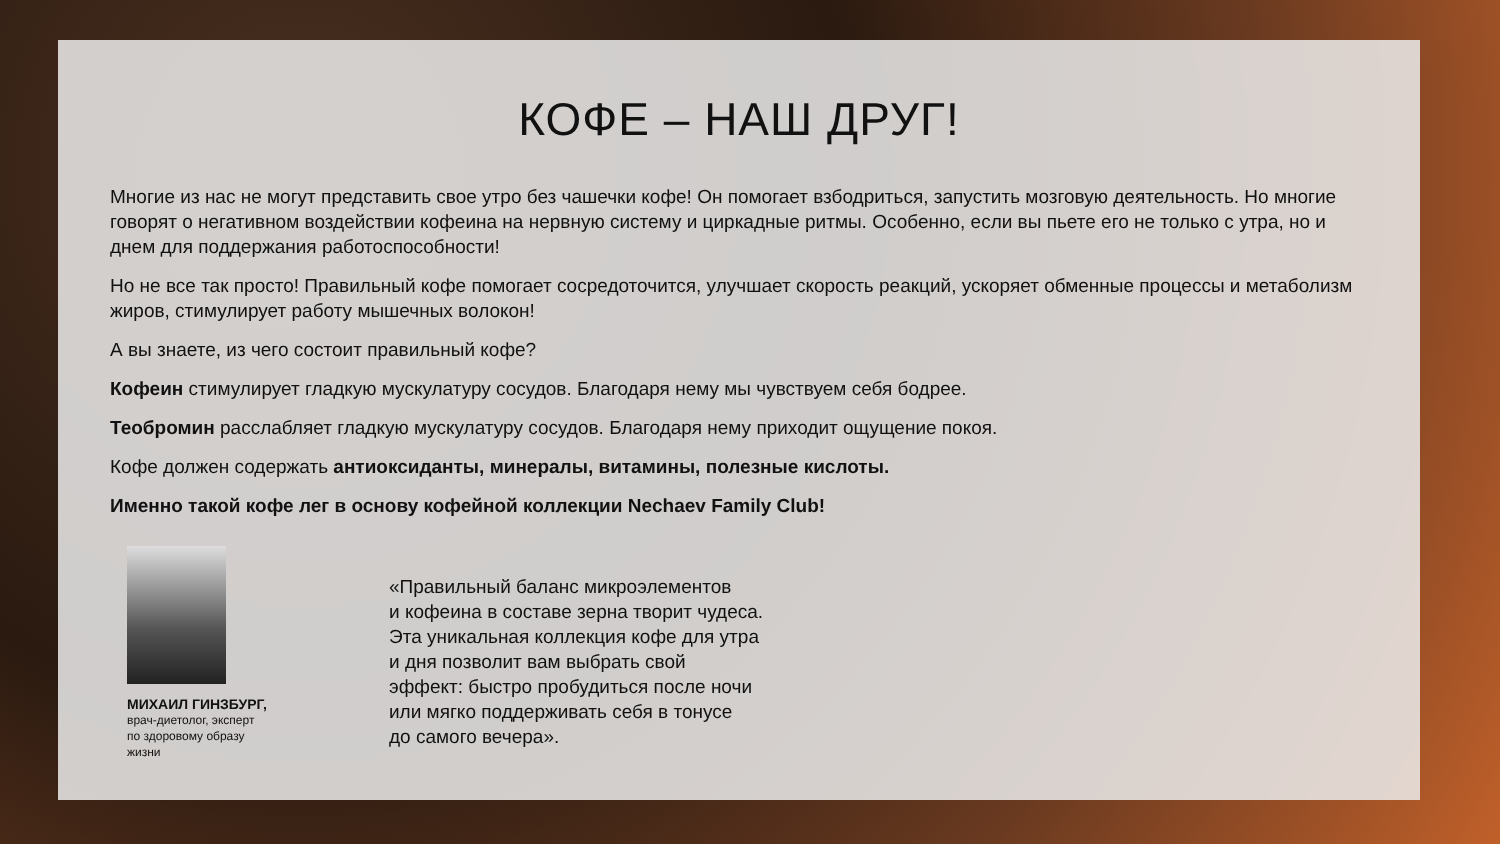КОФЕ – НАШ ДРУГ!
Многие из нас не могут представить свое утро без чашечки кофе! Он помогает взбодриться, запустить мозговую деятельность. Но многие говорят о негативном воздействии кофеина на нервную систему и циркадные ритмы. Особенно, если вы пьете его не только с утра, но и днем для поддержания работоспособности!
Но не все так просто! Правильный кофе помогает сосредоточится, улучшает скорость реакций, ускоряет обменные процессы и метаболизм жиров, стимулирует работу мышечных волокон!
А вы знаете, из чего состоит правильный кофе?
Кофеин стимулирует гладкую мускулатуру сосудов. Благодаря нему мы чувствуем себя бодрее.
Теобромин расслабляет гладкую мускулатуру сосудов. Благодаря нему приходит ощущение покоя.
Кофе должен содержать антиоксиданты, минералы, витамины, полезные кислоты.
Именно такой кофе лег в основу кофейной коллекции Nechaev Family Club!
МИХАИЛ ГИНЗБУРГ,
врач-диетолог, эксперт
по здоровому образу
жизни
«Правильный баланс микроэлементов
и кофеина в составе зерна творит чудеса.
Эта уникальная коллекция кофе для утра
и дня позволит вам выбрать свой
эффект: быстро пробудиться после ночи
или мягко поддерживать себя в тонусе
до самого вечера».